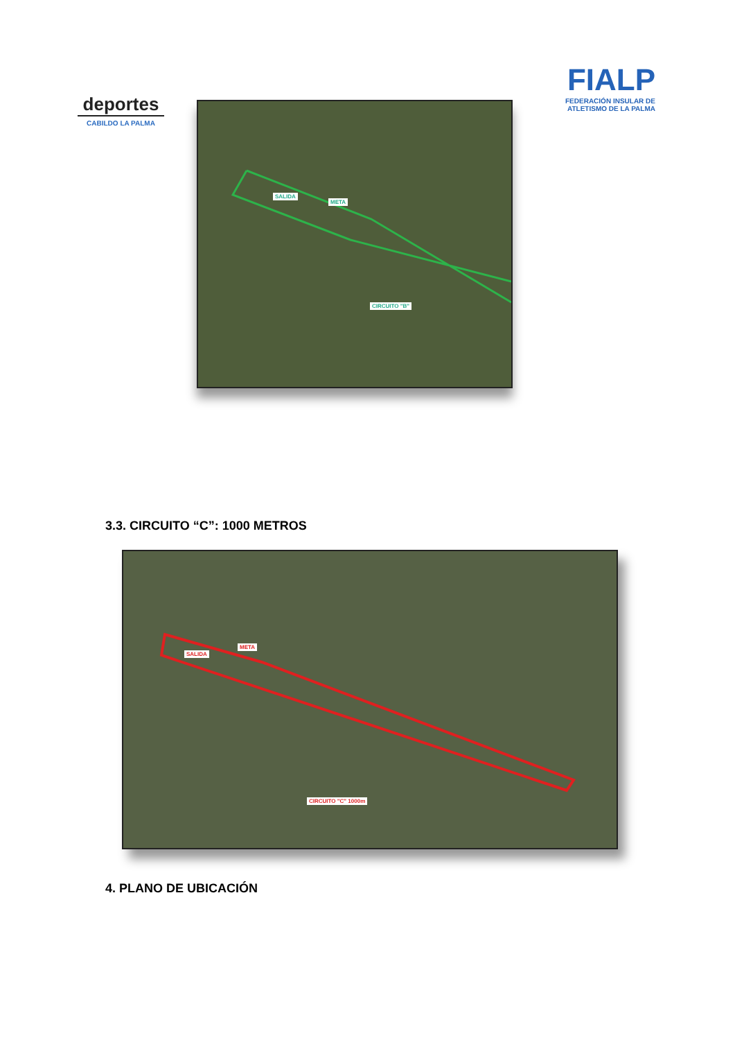deportes
CABILDO LA PALMA
FIALP
FEDERACIÓN INSULAR DE ATLETISMO DE LA PALMA
SALIDA
META
CIRCUITO "B"
3.3. CIRCUITO “C”: 1000 METROS
SALIDA
META
CIRCUITO "C" 1000m
4. PLANO DE UBICACIÓN